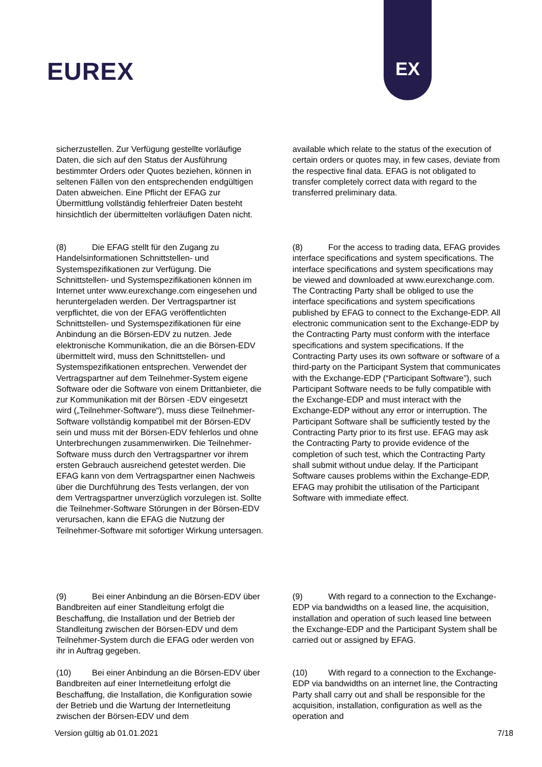EUREX
EX
sicherzustellen. Zur Verfügung gestellte vorläufige Daten, die sich auf den Status der Ausführung bestimmter Orders oder Quotes beziehen, können in seltenen Fällen von den entsprechenden endgültigen Daten abweichen. Eine Pflicht der EFAG zur Übermittlung vollständig fehlerfreier Daten besteht hinsichtlich der übermittelten vorläufigen Daten nicht.
available which relate to the status of the execution of certain orders or quotes may, in few cases, deviate from the respective final data. EFAG is not obligated to transfer completely correct data with regard to the transferred preliminary data.
(8) Die EFAG stellt für den Zugang zu Handelsinformationen Schnittstellen- und Systemspezifikationen zur Verfügung. Die Schnittstellen- und Systemspezifikationen können im Internet unter www.eurexchange.com eingesehen und heruntergeladen werden. Der Vertragspartner ist verpflichtet, die von der EFAG veröffentlichten Schnittstellen- und Systemspezifikationen für eine Anbindung an die Börsen-EDV zu nutzen. Jede elektronische Kommunikation, die an die Börsen-EDV übermittelt wird, muss den Schnittstellen- und Systemspezifikationen entsprechen. Verwendet der Vertragspartner auf dem Teilnehmer-System eigene Software oder die Software von einem Drittanbieter, die zur Kommunikation mit der Börsen -EDV eingesetzt wird („Teilnehmer-Software“), muss diese Teilnehmer-Software vollständig kompatibel mit der Börsen-EDV sein und muss mit der Börsen-EDV fehlerlos und ohne Unterbrechungen zusammenwirken. Die Teilnehmer-Software muss durch den Vertragspartner vor ihrem ersten Gebrauch ausreichend getestet werden. Die EFAG kann von dem Vertragspartner einen Nachweis über die Durchführung des Tests verlangen, der von dem Vertragspartner unverzüglich vorzulegen ist. Sollte die Teilnehmer-Software Störungen in der Börsen-EDV verursachen, kann die EFAG die Nutzung der Teilnehmer-Software mit sofortiger Wirkung untersagen.
(8) For the access to trading data, EFAG provides interface specifications and system specifications. The interface specifications and system specifications may be viewed and downloaded at www.eurexchange.com. The Contracting Party shall be obliged to use the interface specifications and system specifications published by EFAG to connect to the Exchange-EDP. All electronic communication sent to the Exchange-EDP by the Contracting Party must conform with the interface specifications and system specifications. If the Contracting Party uses its own software or software of a third-party on the Participant System that communicates with the Exchange-EDP (“Participant Software”), such Participant Software needs to be fully compatible with the Exchange-EDP and must interact with the Exchange-EDP without any error or interruption. The Participant Software shall be sufficiently tested by the Contracting Party prior to its first use. EFAG may ask the Contracting Party to provide evidence of the completion of such test, which the Contracting Party shall submit without undue delay. If the Participant Software causes problems within the Exchange-EDP, EFAG may prohibit the utilisation of the Participant Software with immediate effect.
(9) Bei einer Anbindung an die Börsen-EDV über Bandbreiten auf einer Standleitung erfolgt die Beschaffung, die Installation und der Betrieb der Standleitung zwischen der Börsen-EDV und dem Teilnehmer-System durch die EFAG oder werden von ihr in Auftrag gegeben.
(9) With regard to a connection to the Exchange- EDP via bandwidths on a leased line, the acquisition, installation and operation of such leased line between the Exchange-EDP and the Participant System shall be carried out or assigned by EFAG.
(10) Bei einer Anbindung an die Börsen-EDV über Bandbreiten auf einer Internetleitung erfolgt die Beschaffung, die Installation, die Konfiguration sowie der Betrieb und die Wartung der Internetleitung zwischen der Börsen-EDV und dem
(10) With regard to a connection to the Exchange- EDP via bandwidths on an internet line, the Contracting Party shall carry out and shall be responsible for the acquisition, installation, configuration as well as the operation and
Version gültig ab 01.01.2021 7/18